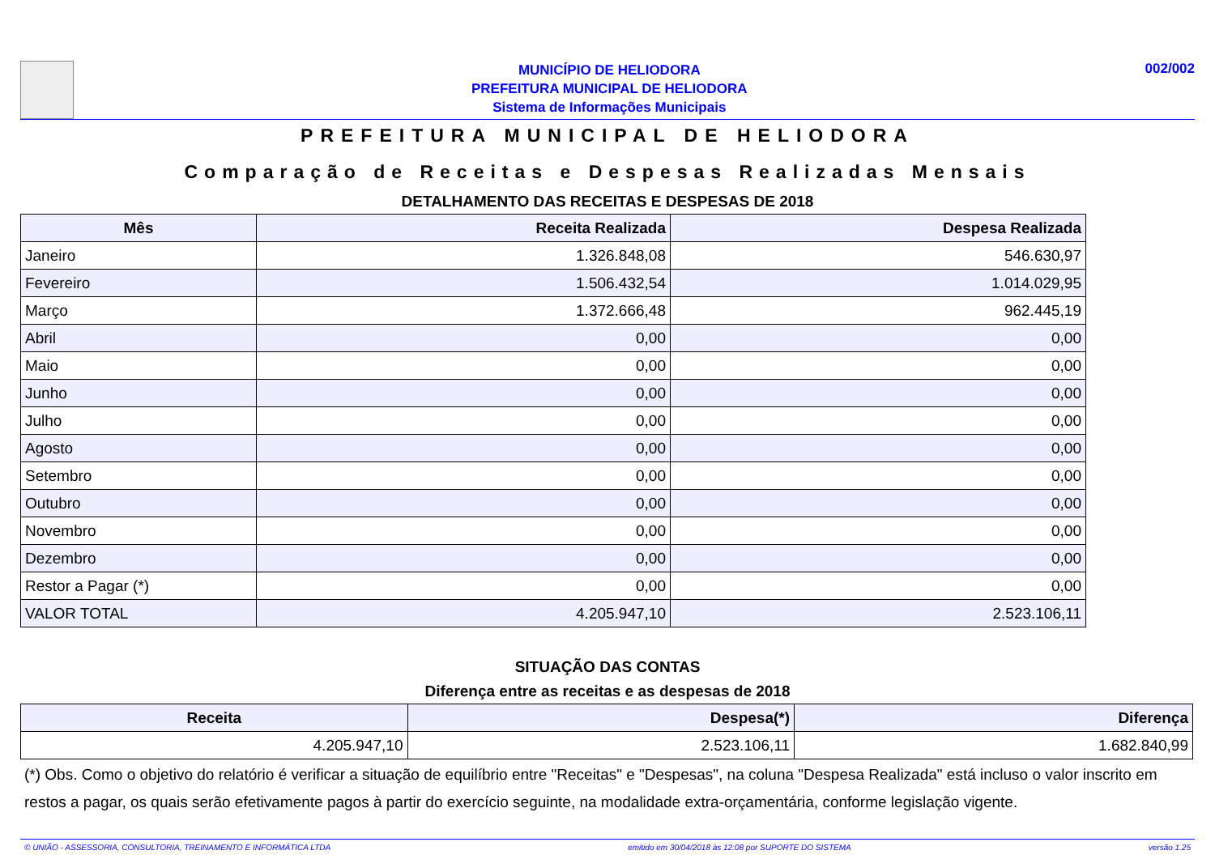MUNICÍPIO DE HELIODORA
PREFEITURA MUNICIPAL DE HELIODORA
Sistema de Informações Municipais
002/002
PREFEITURA MUNICIPAL DE HELIODORA
Comparação de Receitas e Despesas Realizadas Mensais
DETALHAMENTO DAS RECEITAS E DESPESAS DE 2018
| Mês | Receita Realizada | Despesa Realizada |
| --- | --- | --- |
| Janeiro | 1.326.848,08 | 546.630,97 |
| Fevereiro | 1.506.432,54 | 1.014.029,95 |
| Março | 1.372.666,48 | 962.445,19 |
| Abril | 0,00 | 0,00 |
| Maio | 0,00 | 0,00 |
| Junho | 0,00 | 0,00 |
| Julho | 0,00 | 0,00 |
| Agosto | 0,00 | 0,00 |
| Setembro | 0,00 | 0,00 |
| Outubro | 0,00 | 0,00 |
| Novembro | 0,00 | 0,00 |
| Dezembro | 0,00 | 0,00 |
| Restor a Pagar (*) | 0,00 | 0,00 |
| VALOR TOTAL | 4.205.947,10 | 2.523.106,11 |
SITUAÇÃO DAS CONTAS
Diferença entre as receitas e as despesas de 2018
| Receita | Despesa(*) | Diferença |
| --- | --- | --- |
| 4.205.947,10 | 2.523.106,11 | 1.682.840,99 |
(*) Obs. Como o objetivo do relatório é verificar a situação de equilíbrio entre "Receitas" e "Despesas", na coluna "Despesa Realizada" está incluso o valor inscrito em restos a pagar, os quais serão efetivamente pagos à partir do exercício seguinte, na modalidade extra-orçamentária, conforme legislação vigente.
© UNIÃO - ASSESSORIA, CONSULTORIA, TREINAMENTO E INFORMÁTICA LTDA emitido em 30/04/2018 às 12:08 por SUPORTE DO SISTEMA versão 1.25